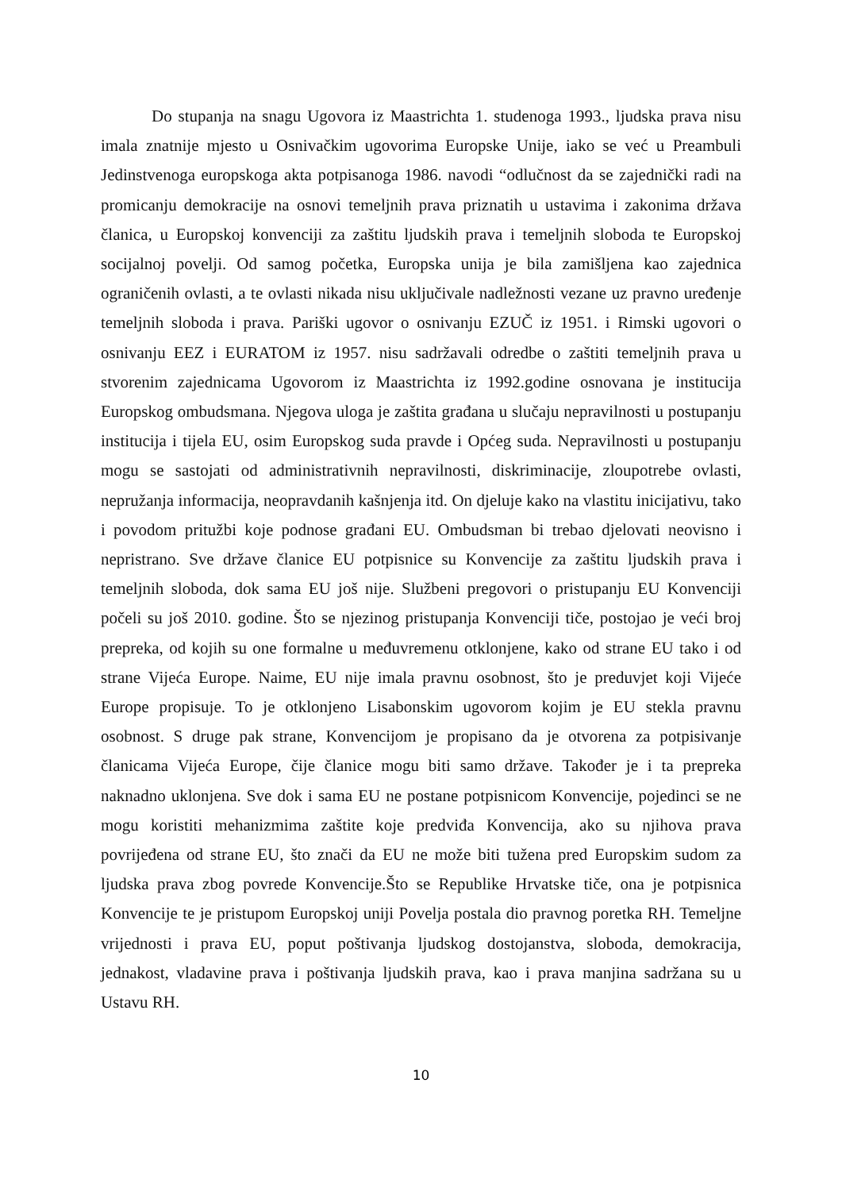Do stupanja na snagu Ugovora iz Maastrichta 1. studenoga 1993., ljudska prava nisu imala znatnije mjesto u Osnivačkim ugovorima Europske Unije, iako se već u Preambuli Jedinstvenoga europskoga akta potpisanoga 1986. navodi “odlučnost da se zajednički radi na promicanju demokracije na osnovi temeljnih prava priznatih u ustavima i zakonima država članica, u Europskoj konvenciji za zaštitu ljudskih prava i temeljnih sloboda te Europskoj socijalnoj povelji. Od samog početka, Europska unija je bila zamišljena kao zajednica ograničenih ovlasti, a te ovlasti nikada nisu uključivale nadležnosti vezane uz pravno uređenje temeljnih sloboda i prava. Pariški ugovor o osnivanju EZUČ iz 1951. i Rimski ugovori o osnivanju EEZ i EURATOM iz 1957. nisu sadržavali odredbe o zaštiti temeljnih prava u stvorenim zajednicama Ugovorom iz Maastrichta iz 1992.godine osnovana je institucija Europskog ombudsmana. Njegova uloga je zaštita građana u slučaju nepravilnosti u postupanju institucija i tijela EU, osim Europskog suda pravde i Općeg suda. Nepravilnosti u postupanju mogu se sastojati od administrativnih nepravilnosti, diskriminacije, zloupotrebe ovlasti, nepružanja informacija, neopravdanih kašnjenja itd. On djeluje kako na vlastitu inicijativu, tako i povodom pritužbi koje podnose građani EU. Ombudsman bi trebao djelovati neovisno i nepristrano. Sve države članice EU potpisnice su Konvencije za zaštitu ljudskih prava i temeljnih sloboda, dok sama EU još nije. Službeni pregovori o pristupanju EU Konvenciji počeli su još 2010. godine. Što se njezinog pristupanja Konvenciji tiče, postojao je veći broj prepreka, od kojih su one formalne u međuvremenu otklonjene, kako od strane EU tako i od strane Vijeća Europe. Naime, EU nije imala pravnu osobnost, što je preduvjet koji Vijeće Europe propisuje. To je otklonjeno Lisabonskim ugovorom kojim je EU stekla pravnu osobnost. S druge pak strane, Konvencijom je propisano da je otvorena za potpisivanje članicama Vijeća Europe, čije članice mogu biti samo države. Također je i ta prepreka naknadno uklonjena. Sve dok i sama EU ne postane potpisnicom Konvencije, pojedinci se ne mogu koristiti mehanizmima zaštite koje predviđa Konvencija, ako su njihova prava povrijeđena od strane EU, što znači da EU ne može biti tužena pred Europskim sudom za ljudska prava zbog povrede Konvencije.Što se Republike Hrvatske tiče, ona je potpisnica Konvencije te je pristupom Europskoj uniji Povelja postala dio pravnog poretka RH. Temeljne vrijednosti i prava EU, poput poštivanja ljudskog dostojanstva, sloboda, demokracija, jednakost, vladavine prava i poštivanja ljudskih prava, kao i prava manjina sadržana su u Ustavu RH.
10